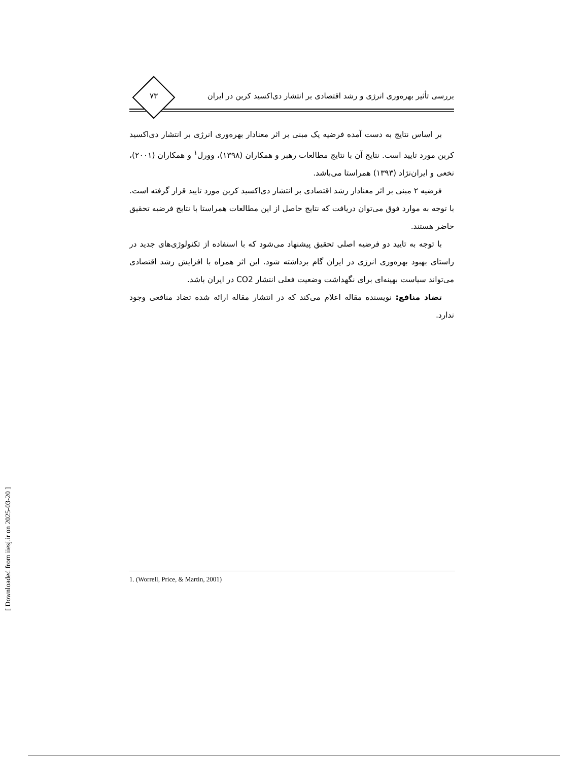۷۳
بررسی تأثیر بهره‌وری انرژی و رشد اقتصادی بر انتشار دی‌اکسید کربن در ایران
بر اساس نتایج به دست آمده فرضیه یک مبنی بر اثر معنادار بهره‌وری انرژی بر انتشار دی‌اکسید کربن مورد تایید است. نتایج آن با نتایج مطالعات رهبر و همکاران (۱۳۹۸)، وورل<sup>۱</sup> و همکاران (۲۰۰۱)، نخعی و ایران‌نژاد (۱۳۹۳) همراستا می‌باشد.
فرضیه ۲ مبنی بر اثر معنادار رشد اقتصادی بر انتشار دی‌اکسید کربن مورد تایید قرار گرفته است. با توجه به موارد فوق می‌توان دریافت که نتایج حاصل از این مطالعات همراستا با نتایج فرضیه تحقیق حاضر هستند.
با توجه به تایید دو فرضیه اصلی تحقیق پیشنهاد می‌شود که با استفاده از تکنولوژی‌های جدید در راستای بهبود بهره‌وری انرژی در ایران گام برداشته شود. این اثر همراه با افزایش رشد اقتصادی می‌تواند سیاست بهینه‌ای برای نگهداشت وضعیت فعلی انتشار CO2 در ایران باشد.
تضاد منافع: نویسنده مقاله اعلام می‌کند که در انتشار مقاله ارائه شده تضاد منافعی وجود ندارد.
1. (Worrell, Price, & Martin, 2001)
[ Downloaded from iiesj.ir on 2025-03-20 ]